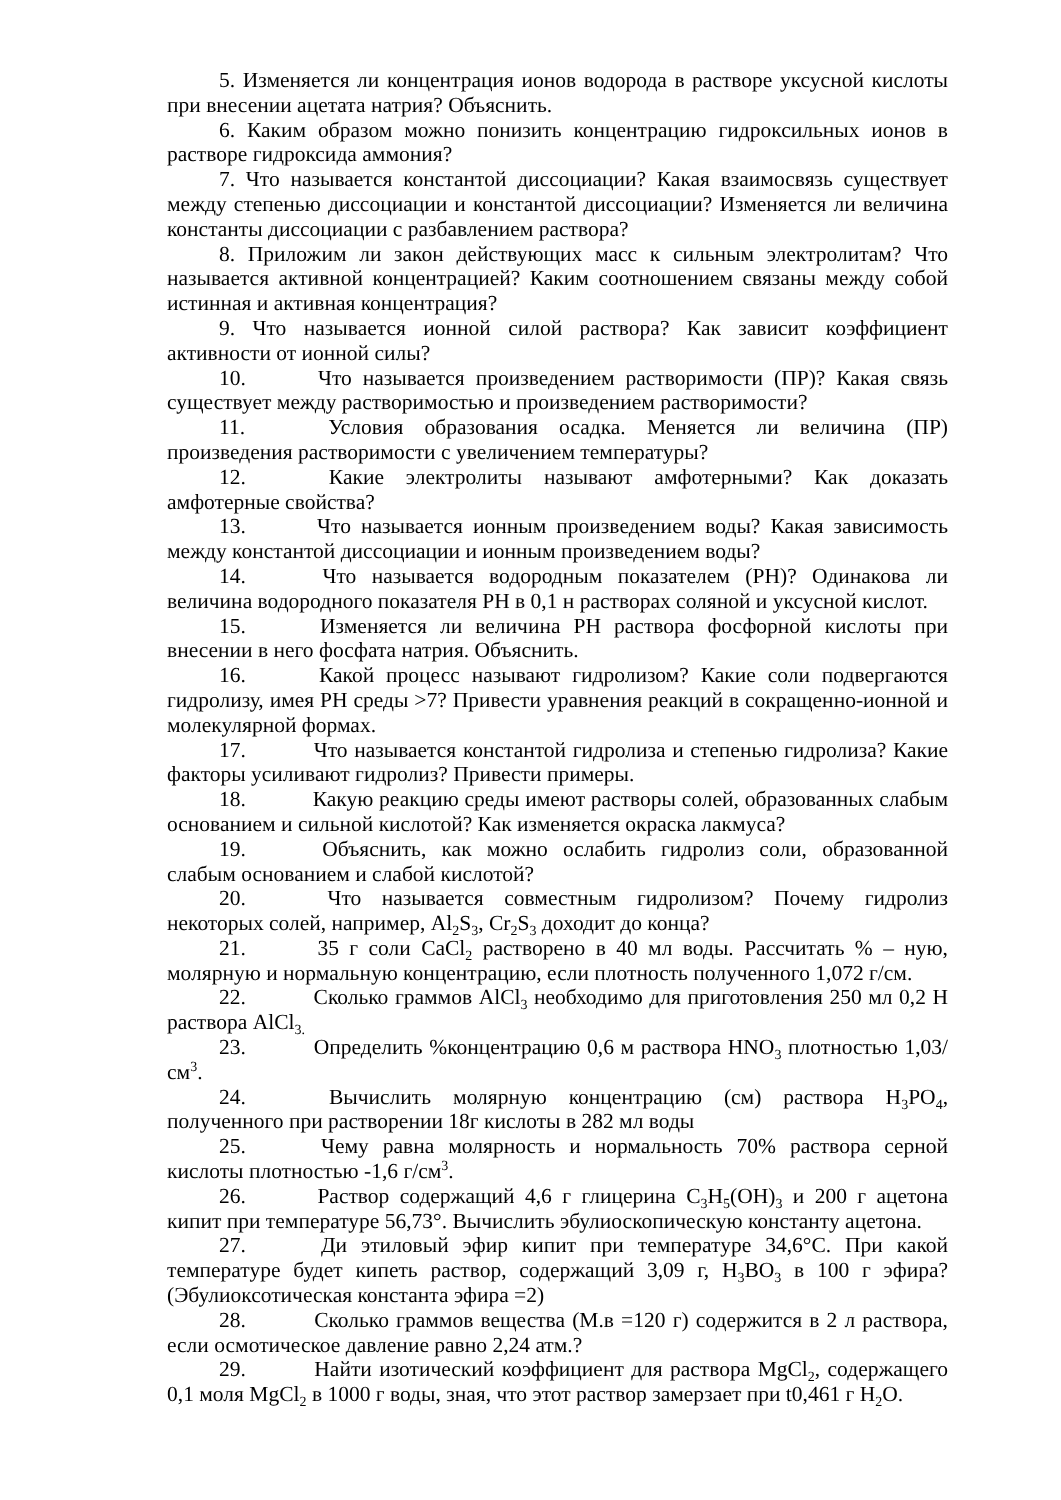5. Изменяется ли концентрация ионов водорода в растворе уксусной кислоты при внесении ацетата натрия? Объяснить.
6. Каким образом можно понизить концентрацию гидроксильных ионов в растворе гидроксида аммония?
7. Что называется константой диссоциации? Какая взаимосвязь существует между степенью диссоциации и константой диссоциации? Изменяется ли величина константы диссоциации с разбавлением раствора?
8. Приложим ли закон действующих масс к сильным электролитам? Что называется активной концентрацией? Каким соотношением связаны между собой истинная и активная концентрация?
9. Что называется ионной силой раствора? Как зависит коэффициент активности от ионной силы?
10. Что называется произведением растворимости (ПР)? Какая связь существует между растворимостью и произведением растворимости?
11. Условия образования осадка. Меняется ли величина (ПР) произведения растворимости с увеличением температуры?
12. Какие электролиты называют амфотерными? Как доказать амфотерные свойства?
13. Что называется ионным произведением воды? Какая зависимость между константой диссоциации и ионным произведением воды?
14. Что называется водородным показателем (PH)? Одинакова ли величина водородного показателя PH в 0,1 н растворах соляной и уксусной кислот.
15. Изменяется ли величина PH раствора фосфорной кислоты при внесении в него фосфата натрия. Объяснить.
16. Какой процесс называют гидролизом? Какие соли подвергаются гидролизу, имея PH среды >7? Привести уравнения реакций в сокращенно-ионной и молекулярной формах.
17. Что называется константой гидролиза и степенью гидролиза? Какие факторы усиливают гидролиз? Привести примеры.
18. Какую реакцию среды имеют растворы солей, образованных слабым основанием и сильной кислотой? Как изменяется окраска лакмуса?
19. Объяснить, как можно ослабить гидролиз соли, образованной слабым основанием и слабой кислотой?
20. Что называется совместным гидролизом? Почему гидролиз некоторых солей, например, Al<sub>2</sub>S<sub>3</sub>, Cr<sub>2</sub>S<sub>3</sub> доходит до конца?
21. 35 г соли CaCl<sub>2</sub> растворено в 40 мл воды. Рассчитать % – ную, молярную и нормальную концентрацию, если плотность полученного 1,072 г/см.
22. Сколько граммов AlCl<sub>3</sub> необходимо для приготовления 250 мл 0,2 Н раствора AlCl<sub>3.</sub>
23. Определить %концентрацию 0,6 м раствора HNO<sub>3</sub> плотностью 1,03/см<sup>3</sup>.
24. Вычислить молярную концентрацию (см) раствора H<sub>3</sub>PO<sub>4</sub>, полученного при растворении 18г кислоты в 282 мл воды
25. Чему равна молярность и нормальность 70% раствора серной кислоты плотностью -1,6 г/см<sup>3</sup>.
26. Раствор содержащий 4,6 г глицерина C<sub>3</sub>H<sub>5</sub>(OH)<sub>3</sub> и 200 г ацетона кипит при температуре 56,73°. Вычислить эбулиоскопическую константу ацетона.
27. Ди этиловый эфир кипит при температуре 34,6°C. При какой температуре будет кипеть раствор, содержащий 3,09 г, H<sub>3</sub>BO<sub>3</sub> в 100 г эфира? (Эбулиоксотическая константа эфира =2)
28. Сколько граммов вещества (М.в =120 г) содержится в 2 л раствора, если осмотическое давление равно 2,24 атм.?
29. Найти изотический коэффициент для раствора MgCl<sub>2</sub>, содержащего 0,1 моля MgCl<sub>2</sub> в 1000 г воды, зная, что этот раствор замерзает при t0,461 г H<sub>2</sub>O.